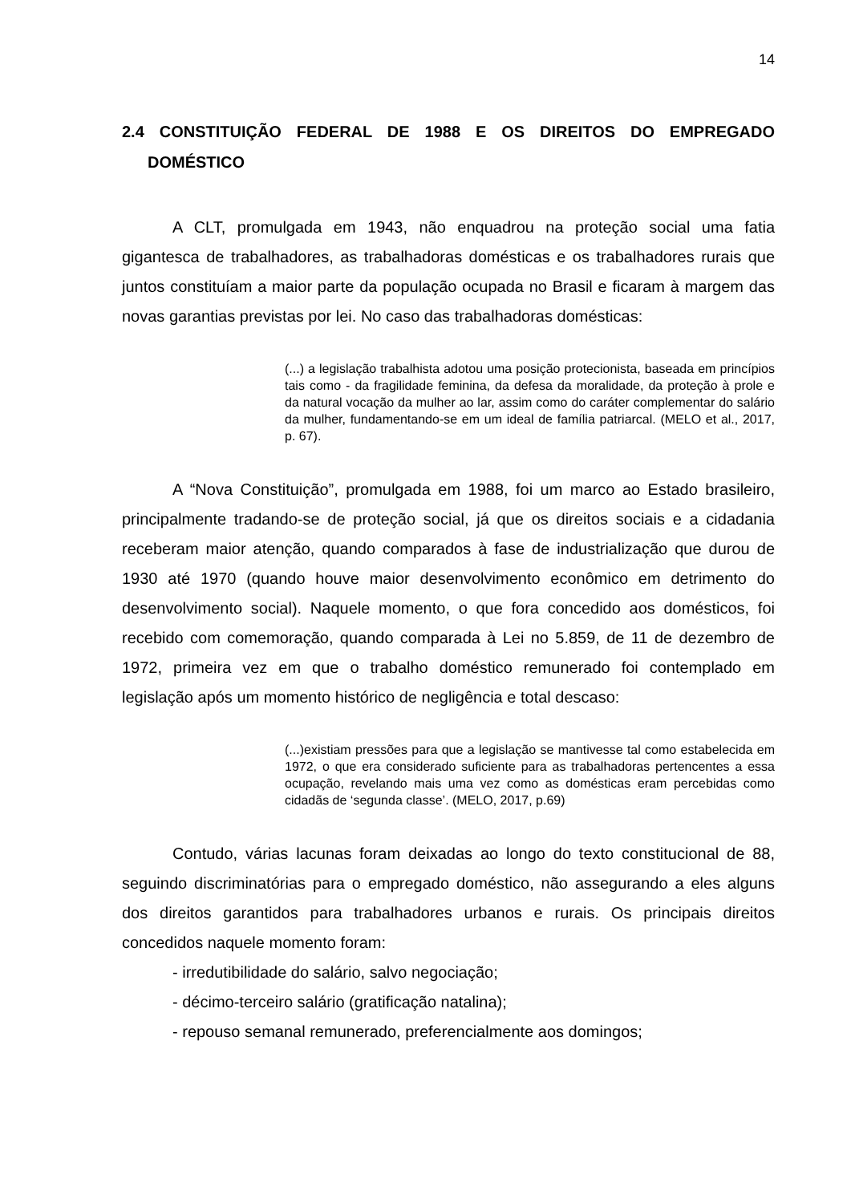14
2.4 CONSTITUIÇÃO FEDERAL DE 1988 E OS DIREITOS DO EMPREGADO DOMÉSTICO
A CLT, promulgada em 1943, não enquadrou na proteção social uma fatia gigantesca de trabalhadores, as trabalhadoras domésticas e os trabalhadores rurais que juntos constituíam a maior parte da população ocupada no Brasil e ficaram à margem das novas garantias previstas por lei. No caso das trabalhadoras domésticas:
(...) a legislação trabalhista adotou uma posição protecionista, baseada em princípios tais como - da fragilidade feminina, da defesa da moralidade, da proteção à prole e da natural vocação da mulher ao lar, assim como do caráter complementar do salário da mulher, fundamentando-se em um ideal de família patriarcal. (MELO et al., 2017, p. 67).
A “Nova Constituição”, promulgada em 1988, foi um marco ao Estado brasileiro, principalmente tradando-se de proteção social, já que os direitos sociais e a cidadania receberam maior atenção, quando comparados à fase de industrialização que durou de 1930 até 1970 (quando houve maior desenvolvimento econômico em detrimento do desenvolvimento social). Naquele momento, o que fora concedido aos domésticos, foi recebido com comemoração, quando comparada à Lei no 5.859, de 11 de dezembro de 1972, primeira vez em que o trabalho doméstico remunerado foi contemplado em legislação após um momento histórico de negligência e total descaso:
(...)existiam pressões para que a legislação se mantivesse tal como estabelecida em 1972, o que era considerado suficiente para as trabalhadoras pertencentes a essa ocupação, revelando mais uma vez como as domésticas eram percebidas como cidadãs de ‘segunda classe’. (MELO, 2017, p.69)
Contudo, várias lacunas foram deixadas ao longo do texto constitucional de 88, seguindo discriminatórias para o empregado doméstico, não assegurando a eles alguns dos direitos garantidos para trabalhadores urbanos e rurais. Os principais direitos concedidos naquele momento foram:
- irredutibilidade do salário, salvo negociação;
- décimo-terceiro salário (gratificação natalina);
- repouso semanal remunerado, preferencialmente aos domingos;